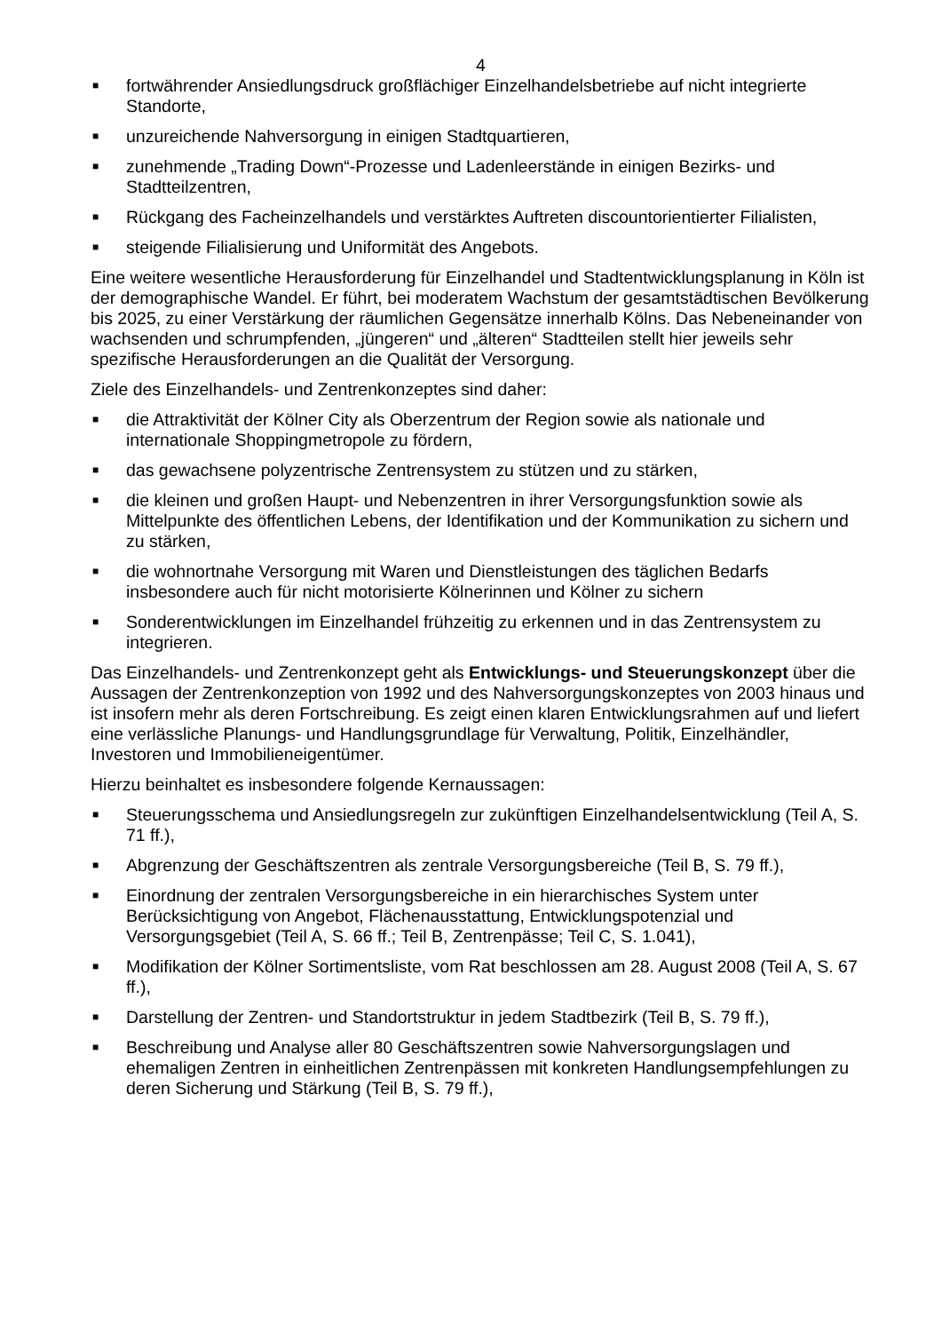4
■ fortwährender Ansiedlungsdruck großflächiger Einzelhandelsbetriebe auf nicht integrierte Standorte,
■ unzureichende Nahversorgung in einigen Stadtquartieren,
■ zunehmende „Trading Down“-Prozesse und Ladenleerstände in einigen Bezirks- und Stadtteilzentren,
■ Rückgang des Facheinzelhandels und verstärktes Auftreten discountorientierter Filialisten,
■ steigende Filialisierung und Uniformität des Angebots.
Eine weitere wesentliche Herausforderung für Einzelhandel und Stadtentwicklungsplanung in Köln ist der demographische Wandel. Er führt, bei moderatem Wachstum der gesamtstädtischen Bevölkerung bis 2025, zu einer Verstärkung der räumlichen Gegensätze innerhalb Kölns. Das Nebeneinander von wachsenden und schrumpfenden, „jüngeren“ und „älteren“ Stadtteilen stellt hier jeweils sehr spezifische Herausforderungen an die Qualität der Versorgung.
Ziele des Einzelhandels- und Zentrenkonzeptes sind daher:
■ die Attraktivität der Kölner City als Oberzentrum der Region sowie als nationale und internationale Shoppingmetropole zu fördern,
■ das gewachsene polyzentrische Zentrensystem zu stützen und zu stärken,
■ die kleinen und großen Haupt- und Nebenzentren in ihrer Versorgungsfunktion sowie als Mittelpunkte des öffentlichen Lebens, der Identifikation und der Kommunikation zu sichern und zu stärken,
■ die wohnortnahe Versorgung mit Waren und Dienstleistungen des täglichen Bedarfs insbesondere auch für nicht motorisierte Kölnerinnen und Kölner zu sichern
■ Sonderentwicklungen im Einzelhandel frühzeitig zu erkennen und in das Zentrensystem zu integrieren.
Das Einzelhandels- und Zentrenkonzept geht als Entwicklungs- und Steuerungskonzept über die Aussagen der Zentrenkonzeption von 1992 und des Nahversorgungskonzeptes von 2003 hinaus und ist insofern mehr als deren Fortschreibung. Es zeigt einen klaren Entwicklungsrahmen auf und liefert eine verlässliche Planungs- und Handlungsgrundlage für Verwaltung, Politik, Einzelhändler, Investoren und Immobilieneigentümer.
Hierzu beinhaltet es insbesondere folgende Kernaussagen:
■ Steuerungsschema und Ansiedlungsregeln zur zukünftigen Einzelhandelsentwicklung (Teil A, S. 71 ff.),
■ Abgrenzung der Geschäftszentren als zentrale Versorgungsbereiche (Teil B, S. 79 ff.),
■ Einordnung der zentralen Versorgungsbereiche in ein hierarchisches System unter Berücksichtigung von Angebot, Flächenausstattung, Entwicklungspotenzial und Versorgungsgebiet (Teil A, S. 66 ff.; Teil B, Zentrenpässe; Teil C, S. 1.041),
■ Modifikation der Kölner Sortimentsliste, vom Rat beschlossen am 28. August 2008 (Teil A, S. 67 ff.),
■ Darstellung der Zentren- und Standortstruktur in jedem Stadtbezirk (Teil B, S. 79 ff.),
■ Beschreibung und Analyse aller 80 Geschäftszentren sowie Nahversorgungslagen und ehemaligen Zentren in einheitlichen Zentrenpässen mit konkreten Handlungsempfehlungen zu deren Sicherung und Stärkung (Teil B, S. 79 ff.),